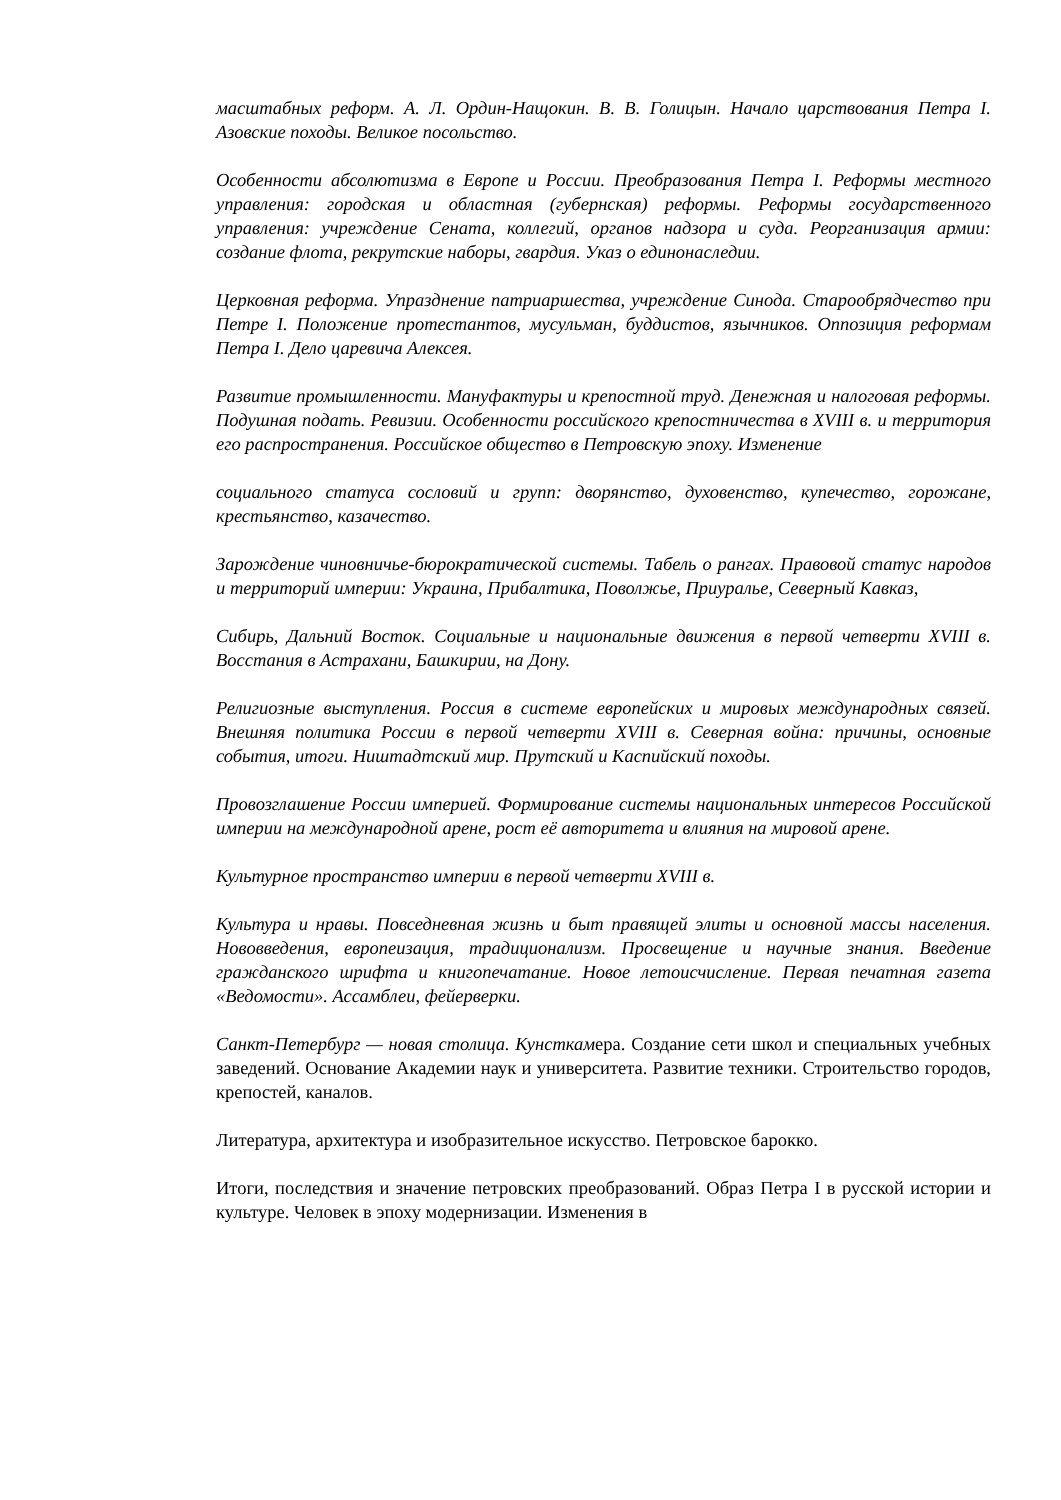масштабных реформ. А. Л. Ордин-Нащокин. В. В. Голицын. Начало царствования Петра I. Азовские походы. Великое посольство.
Особенности абсолютизма в Европе и России. Преобразования Петра I. Реформы местного управления: городская и областная (губернская) реформы. Реформы государственного управления: учреждение Сената, коллегий, органов надзора и суда. Реорганизация армии: создание флота, рекрутские наборы, гвардия. Указ о единонаследии.
Церковная реформа. Упразднение патриаршества, учреждение Синода. Старообрядчество при Петре I. Положение протестантов, мусульман, буддистов, язычников. Оппозиция реформам Петра I. Дело царевича Алексея.
Развитие промышленности. Мануфактуры и крепостной труд. Денежная и налоговая реформы. Подушная подать. Ревизии. Особенности российского крепостничества в XVIII в. и территория его распространения. Российское общество в Петровскую эпоху. Изменение
социального статуса сословий и групп: дворянство, духовенство, купечество, горожане, крестьянство, казачество.
Зарождение чиновничье-бюрократической системы. Табель о рангах. Правовой статус народов и территорий империи: Украина, Прибалтика, Поволжье, Приуралье, Северный Кавказ,
Сибирь, Дальний Восток. Социальные и национальные движения в первой четверти XVIII в. Восстания в Астрахани, Башкирии, на Дону.
Религиозные выступления. Россия в системе европейских и мировых международных связей. Внешняя политика России в первой четверти XVIII в. Северная война: причины, основные события, итоги. Ништадтский мир. Прутский и Каспийский походы.
Провозглашение России империей. Формирование системы национальных интересов Российской империи на международной арене, рост её авторитета и влияния на мировой арене.
Культурное пространство империи в первой четверти XVIII в.
Культура и нравы. Повседневная жизнь и быт правящей элиты и основной массы населения. Нововведения, европеизация, традиционализм. Просвещение и научные знания. Введение гражданского шрифта и книгопечатание. Новое летоисчисление. Первая печатная газета «Ведомости». Ассамблеи, фейерверки.
Санкт-Петербург — новая столица. Кунсткамера. Создание сети школ и специальных учебных заведений. Основание Академии наук и университета. Развитие техники. Строительство городов, крепостей, каналов.
Литература, архитектура и изобразительное искусство. Петровское барокко.
Итоги, последствия и значение петровских преобразований. Образ Петра I в русской истории и культуре. Человек в эпоху модернизации. Изменения в